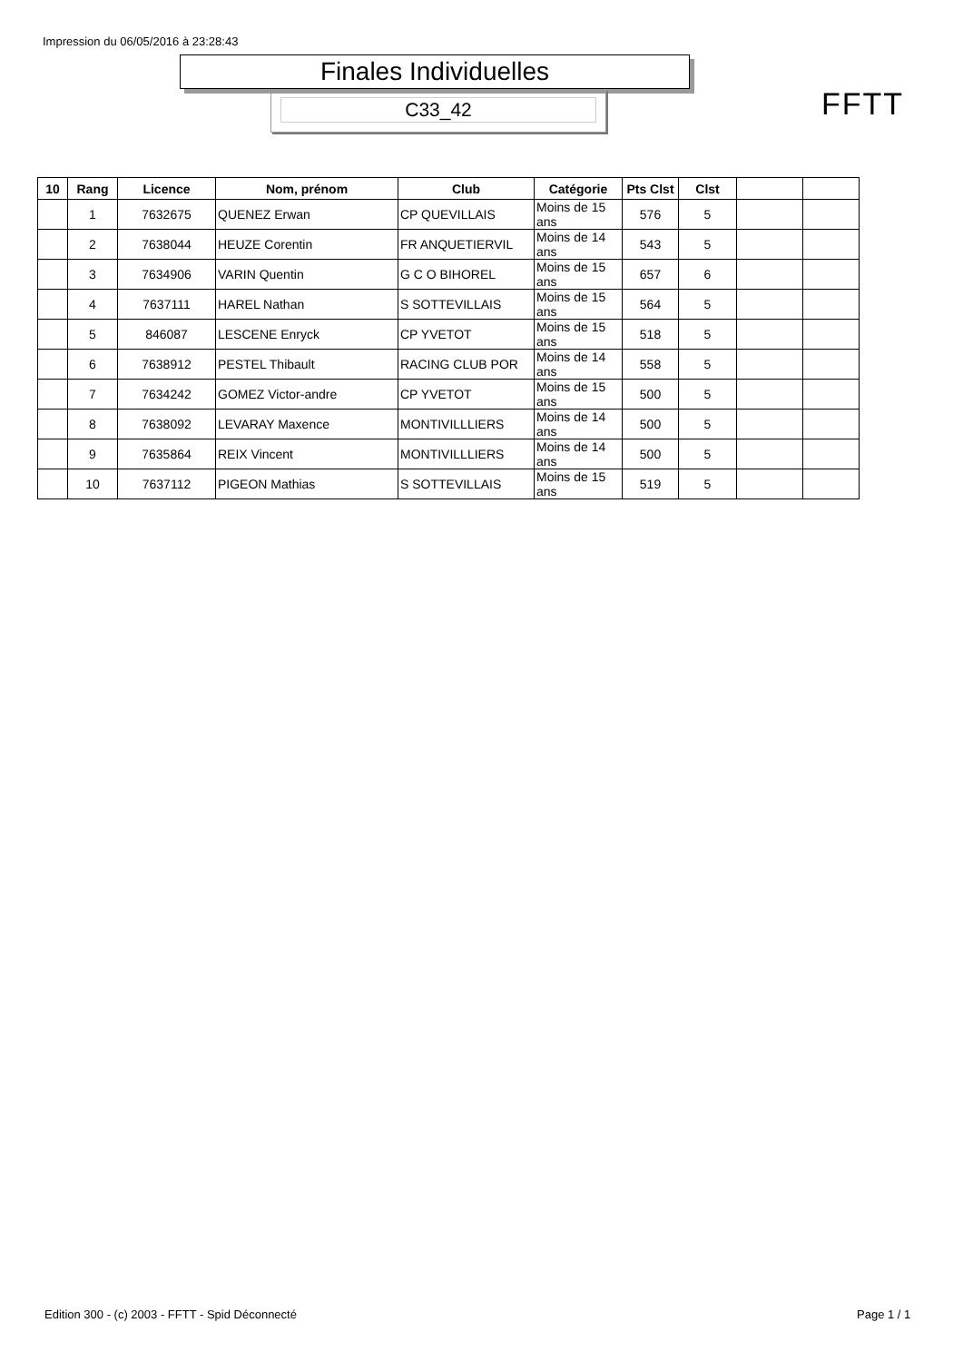Impression du 06/05/2016 à 23:28:43
Finales Individuelles
C33_42 FFTT
| 10 | Rang | Licence | Nom, prénom | Club | Catégorie | Pts Clst | Clst | | |
| --- | --- | --- | --- | --- | --- | --- | --- | --- | --- |
| | 1 | 7632675 | QUENEZ Erwan | CP QUEVILLAIS | Moins de 15 ans | 576 | 5 | | |
| | 2 | 7638044 | HEUZE Corentin | FR ANQUETIERVIL | Moins de 14 ans | 543 | 5 | | |
| | 3 | 7634906 | VARIN Quentin | G C O BIHOREL | Moins de 15 ans | 657 | 6 | | |
| | 4 | 7637111 | HAREL Nathan | S SOTTEVILLAIS | Moins de 15 ans | 564 | 5 | | |
| | 5 | 846087 | LESCENE Enryck | CP YVETOT | Moins de 15 ans | 518 | 5 | | |
| | 6 | 7638912 | PESTEL Thibault | RACING CLUB POR | Moins de 14 ans | 558 | 5 | | |
| | 7 | 7634242 | GOMEZ Victor-andre | CP YVETOT | Moins de 15 ans | 500 | 5 | | |
| | 8 | 7638092 | LEVARAY Maxence | MONTIVILLLIERS | Moins de 14 ans | 500 | 5 | | |
| | 9 | 7635864 | REIX Vincent | MONTIVILLLIERS | Moins de 14 ans | 500 | 5 | | |
| | 10 | 7637112 | PIGEON Mathias | S SOTTEVILLAIS | Moins de 15 ans | 519 | 5 | | |
Edition 300 - (c) 2003 - FFTT - Spid Déconnecté
Page 1 / 1